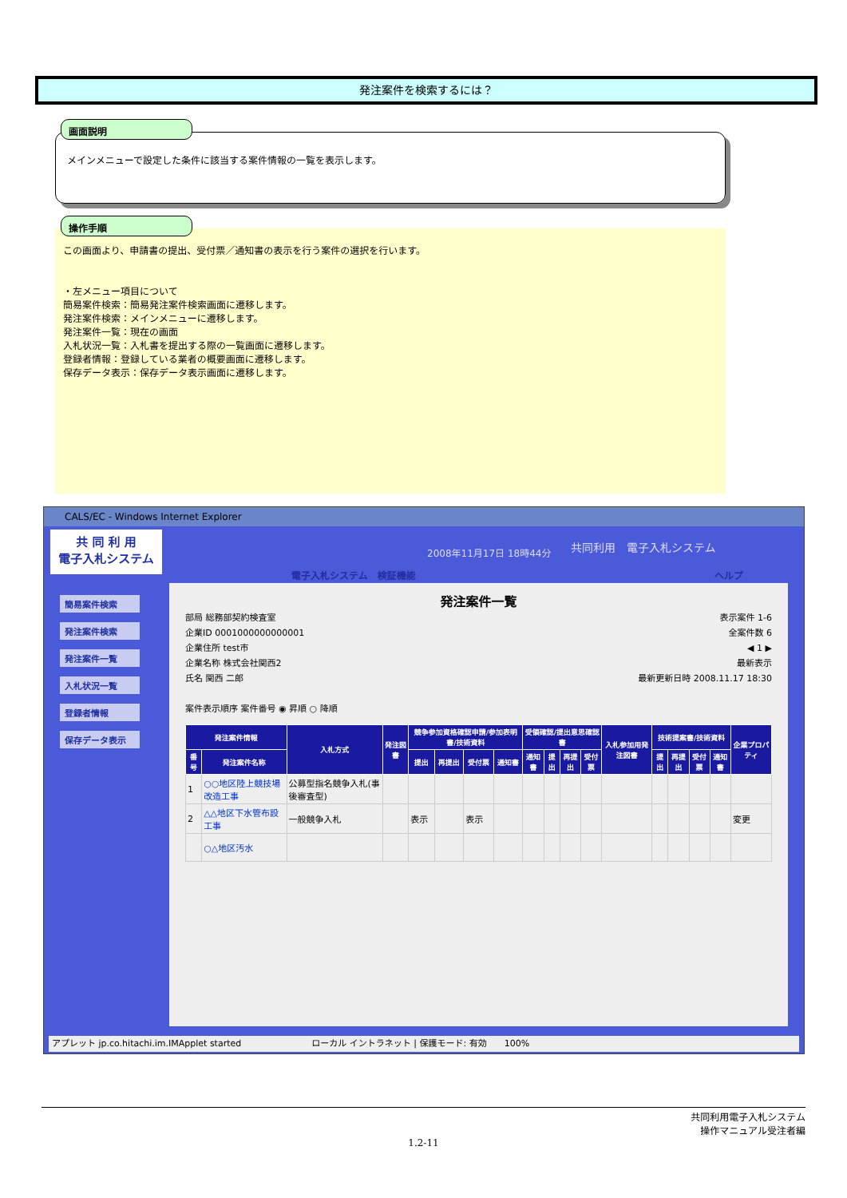発注案件を検索するには？
メインメニューで設定した条件に該当する案件情報の一覧を表示します。
画面説明
この画面より、申請書の提出、受付票／通知書の表示を行う案件の選択を行います。
・左メニュー項目について
簡易案件検索：簡易発注案件検索画面に遷移します。
発注案件検索：メインメニューに遷移します。
発注案件一覧：現在の画面
入札状況一覧：入札書を提出する際の一覧画面に遷移します。
登録者情報：登録している業者の概要画面に遷移します。
保存データ表示：保存データ表示画面に遷移します。
操作手順
CALS/EC - Windows Internet Explorer
共 同 利 用
電子入札システム
2008年11月17日 18時44分 共同利用　電子入札システム
電子入札システム　検証機能 ヘルプ
簡易案件検索
発注案件検索
発注案件一覧
入札状況一覧
登録者情報
保存データ表示
発注案件一覧
表示案件 1-6
全案件数 6
◀ 1 ▶
最新表示
最新更新日時 2008.11.17 18:30
部局 総務部契約検査室
企業ID 0001000000000001
企業住所 test市
企業名称 株式会社関西2
氏名 関西 二郎
案件表示順序 案件番号 ◉ 昇順 ○ 降順
| 発注案件情報 | | 入札方式 | 発注図書 | 競争参加資格確認申請/参加表明書/技術資料 | | | | 受領確認/提出意思確認書 | | | | 入札参加用発注図書 | 技術提案書/技術資料 | | | | 企業プロパティ |
| --- | --- | --- | --- | --- | --- | --- | --- | --- | --- | --- | --- | --- | --- | --- | --- | --- | --- |
| 番号 | 発注案件名称 | | | 提出 | 再提出 | 受付票 | 通知書 | 通知書 | 提出 | 再提出 | 受付票 | | 提出 | 再提出 | 受付票 | 通知書 | |
| 1 | ○○地区陸上競技場改造工事 | 公募型指名競争入札(事後審査型) | | | | | | | | | | | | | | | |
| 2 | △△地区下水管布設工事 | 一般競争入札 | | 表示 | | 表示 | | | | | | | | | | | 変更 |
| | ○△地区汚水 | | | | | | | | | | | | | | | | |
アプレット jp.co.hitachi.im.IMApplet started　　　　　　　　ローカル イントラネット | 保護モード: 有効　　100%
共同利用電子入札システム
操作マニュアル受注者編
1.2-11